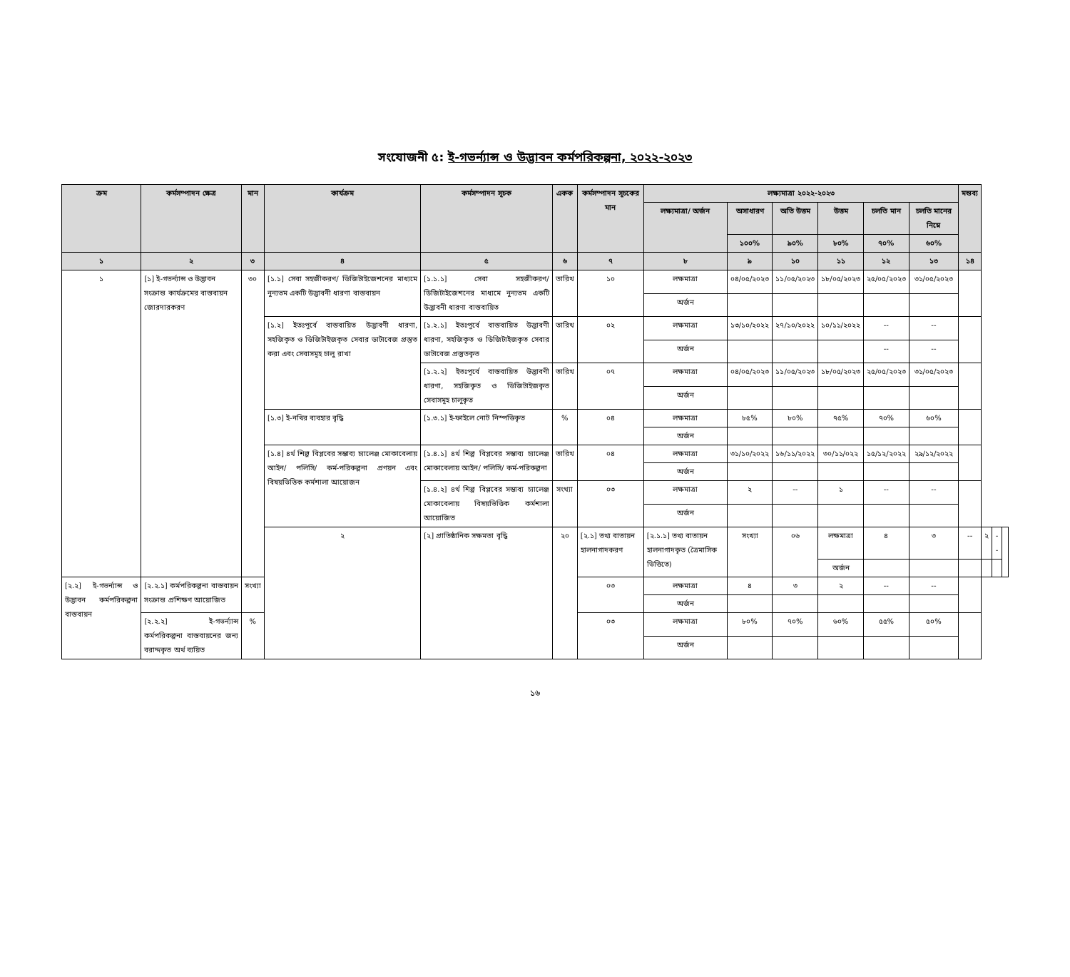সংযোজনী ৫: ই-গভর্ন্যান্স ও উদ্ভাবন কর্মপরিকল্পনা, ২০২২-২০২৩
| ক্রম | কর্মসম্পাদন ক্ষেত্র | মান | কার্যক্রম | কর্মসম্পাদন সূচক | একক | কর্মসম্পাদন সূচকের মান | লক্ষ্যমাত্রা ২০২২-২০২৩ | | | | | | মন্তব্য | | | |
| --- | --- | --- | --- | --- | --- | --- | --- | --- | --- | --- | --- | --- | --- | --- | --- | --- |
| | | | | | | | লক্ষ্যমাত্রা/ অর্জন | অসাধারণ | অতি উত্তম | উত্তম | চলতি মান | চলতি মানের নিম্নে | | | | |
| | | | | | | | | ১০০% | ৯০% | ৮০% | ৭০% | ৬০% | | | | |
| ১ | ২ | ৩ | ৪ | ৫ | ৬ | ৭ | ৮ | ৯ | ১০ | ১১ | ১২ | ১৩ | ১৪ | | | |
| ১ | [১] ই-গভর্ন্যান্স ও উদ্ভাবন সংক্রান্ত কার্যক্রমের বাস্তবায়ন জোরদারকরণ | ৩০ | [১.১] সেবা সহজীকরণ/ ডিজিটাইজেশনের মাধ্যমে নুন্যতম একটি উদ্ভাবনী ধারণা বাস্তবায়ন | [১.১.১] সেবা সহজীকরণ/ ডিজিটাইজেশনের মাধ্যমে নুন্যতম একটি উদ্ভাবনী ধারণা বাস্তবায়িত | তারিখ | ১০ | লক্ষমাত্রা | ০৪/০৫/২০২৩ | ১১/০৫/২০২৩ | ১৮/০৫/২০২৩ | ২৫/০৫/২০২৩ | ৩১/০৫/২০২৩ | | | | |
| | | | | | | | অর্জন | | | | | | | | | |
| | | | [১.২] ইতঃপূর্বে বাস্তবায়িত উদ্ভাবণী ধারণা, সহজিকৃত ও ডিজিটাইজকৃত সেবার ডাটাবেজ প্রস্তুত করা এবং সেবাসমূহ চালু রাখা | [১.২.১] ইতঃপূর্বে বাস্তবায়িত উদ্ভাবণী ধারণা, সহজিকৃত ও ডিজিটাইজকৃত সেবার ডাটাবেজ প্রস্তুতকৃত | তারিখ | ০২ | লক্ষমাত্রা | ১৩/১০/২০২২ | ২৭/১০/২০২২ | ১০/১১/২০২২ | -- | -- | | | | |
| | | | | | | | অর্জন | | | | -- | -- | | | | |
| | | | | [১.২.২] ইতঃপূর্বে বাস্তবায়িত উদ্ভাবণী ধারণা, সহজিকৃত ও ডিজিটাইজকৃত সেবাসমূহ চালুকৃত | তারিখ | ০৭ | লক্ষমাত্রা | ০৪/০৫/২০২৩ | ১১/০৫/২০২৩ | ১৮/০৫/২০২৩ | ২৫/০৫/২০২৩ | ৩১/০৫/২০২৩ | | | | |
| | | | | | | | অর্জন | | | | | | | | | |
| | | | [১.৩] ই-নথির ব্যবহার বৃদ্ধি | [১.৩.১] ই-ফাইলে নোট নিস্পত্তিকৃত | % | ০৪ | লক্ষমাত্রা | ৮৫% | ৮০% | ৭৫% | ৭০% | ৬০% | | | | |
| | | | | | | | অর্জন | | | | | | | | | |
| | | | [১.৪] ৪র্থ শিল্প বিপ্লবের সম্ভাব্য চ্যালেঞ্জ মোকাবেলায় আইন/ পলিসি/ কর্ম-পরিকল্পনা প্রণয়ন এবং বিষয়ভিত্তিক কর্মশালা আয়োজন | [১.৪.১] ৪র্থ শিল্প বিপ্লবের সম্ভাব্য চ্যালেঞ্জ মোকাবেলায় আইন/ পলিসি/ কর্ম-পরিকল্পনা | তারিখ | ০৪ | লক্ষমাত্রা | ৩১/১০/২০২২ | ১৬/১১/২০২২ | ৩০/১১/০২২ | ১৫/১২/২০২২ | ২৯/১২/২০২২ | | | | |
| | | | | | | | অর্জন | | | | | | | | | |
| | | | | [১.৪.২] ৪র্থ শিল্প বিপ্লবের সম্ভাব্য চ্যালেঞ্জ মোকাবেলায় বিষয়ভিত্তিক কর্মশালা আয়োজিত | সংখ্যা | ০৩ | লক্ষমাত্রা | ২ | -- | ১ | -- | -- | | | | |
| | | | | | | | অর্জন | | | | | | | | | |
| | | | ২ | [২] প্রাতিষ্ঠানিক সক্ষমতা বৃদ্ধি | ২০ | [২.১] তথ্য বাতায়ন হালনাগাদকরণ | [২.১.১] তথ্য বাতায়ন হালনাগাদকৃত (ত্রৈমাসিক ভিত্তিতে) | সংখ্যা | ০৬ | লক্ষমাত্রা | ৪ | ৩ | -- | ২ | -- | |
| | | | | | | | | | | অর্জন | | | | | | |
| [২.২] ই-গভর্ন্যান্স ও উদ্ভাবন কর্মপরিকল্পনা বাস্তবায়ন | [২.২.১] কর্মপরিকল্পনা বাস্তবায়ন সংক্রান্ত প্রশিক্ষণ আয়োজিত | সংখ্যা | | | | ০৩ | লক্ষমাত্রা | ৪ | ৩ | ২ | -- | -- | | | | |
| | | | | | | | অর্জন | | | | | | | | | |
| | [২.২.২] ই-গভর্ন্যান্স কর্মপরিকল্পনা বাস্তবায়নের জন্য বরাদ্দকৃত অর্থ ব্যয়িত | % | | | | ০৩ | লক্ষমাত্রা | ৮০% | ৭০% | ৬০% | ৫৫% | ৫০% | | | | |
| | | | | | | | অর্জন | | | | | | | | | |
১৬